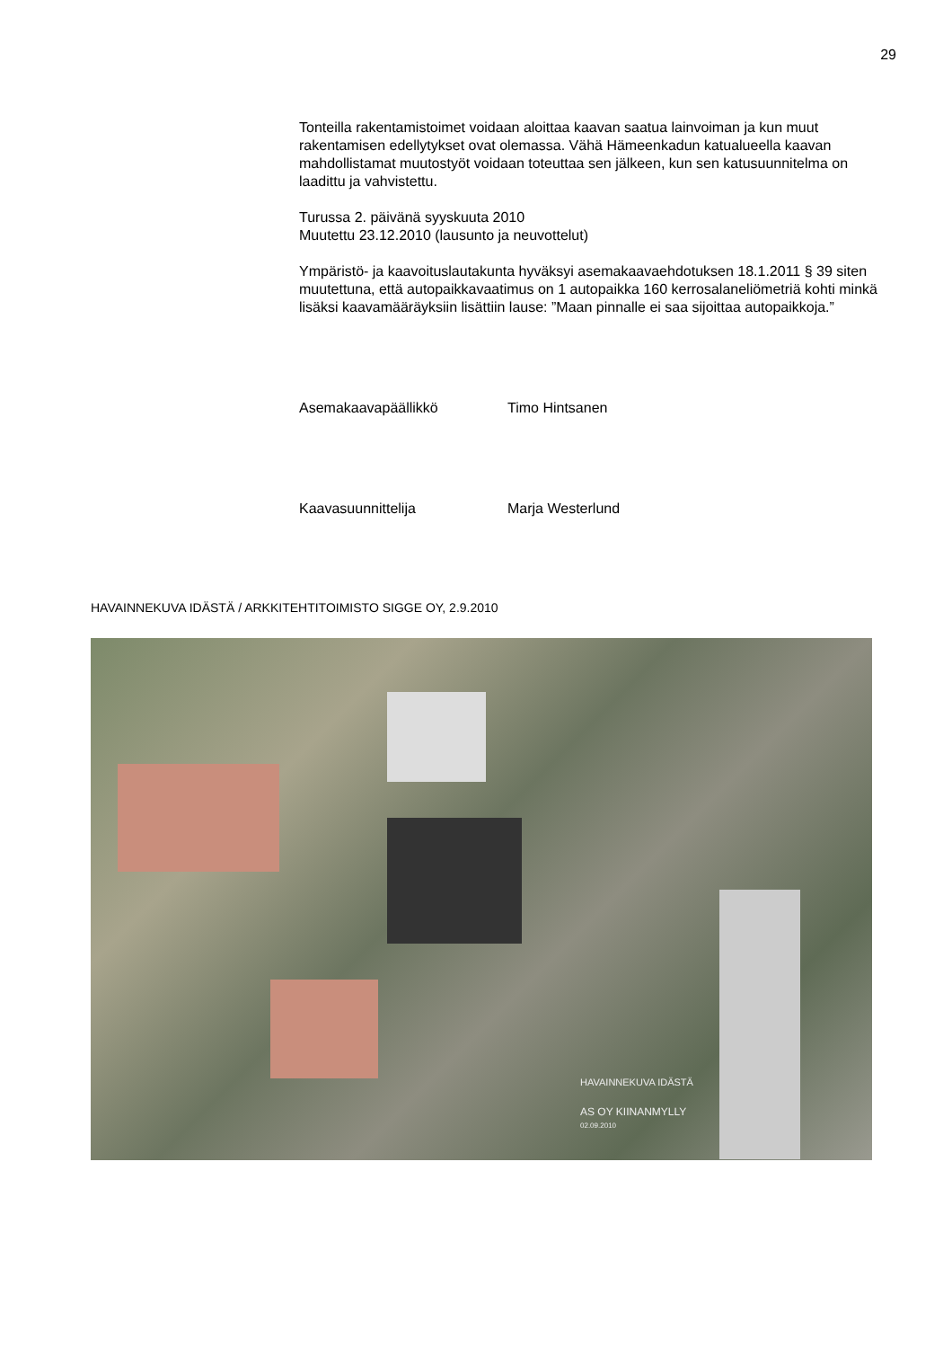29
Tonteilla rakentamistoimet voidaan aloittaa kaavan saatua lainvoiman ja kun muut rakentamisen edellytykset ovat olemassa. Vähä Hämeenkadun katualueella kaavan mahdollistamat muutostyöt voidaan toteuttaa sen jälkeen, kun sen katusuunnitelma on laadittu ja vahvistettu.
Turussa 2. päivänä syyskuuta 2010
Muutettu 23.12.2010 (lausunto ja neuvottelut)
Ympäristö- ja kaavoituslautakunta hyväksyi asemakaavaehdotuksen 18.1.2011 § 39 siten muutettuna, että autopaikkavaatimus on 1 autopaikka 160 kerrosalaneliömetriä kohti minkä lisäksi kaavamääräyksiin lisättiin lause: ”Maan pinnalle ei saa sijoittaa autopaikkoja.”
Asemakaavapäällikkö Timo Hintsanen
Kaavasuunnittelija Marja Westerlund
HAVAINNEKUVA IDÄSTÄ / ARKKITEHTITOIMISTO SIGGE OY, 2.9.2010
HAVAINNEKUVA IDÄSTÄ
AS OY KIINANMYLLY
02.09.2010